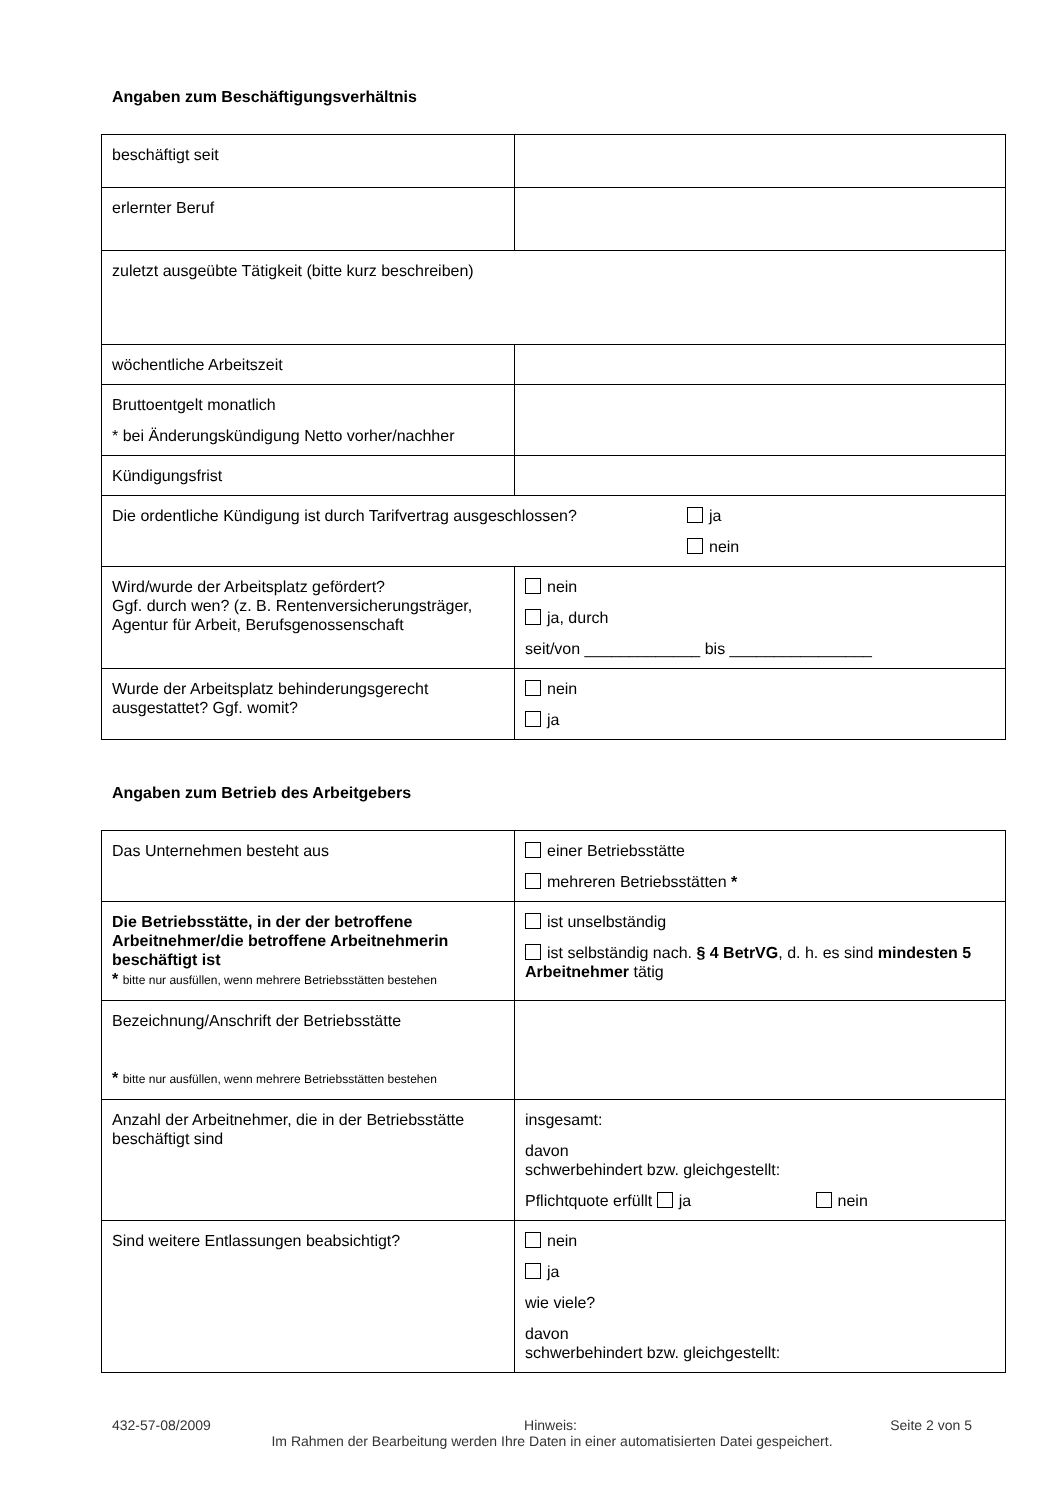Angaben zum Beschäftigungsverhältnis
| beschäftigt seit | |
| erlernter Beruf | |
| zuletzt ausgeübte Tätigkeit (bitte kurz beschreiben) | |
| wöchentliche Arbeitszeit | |
| Bruttoentgelt monatlich * bei Änderungskündigung Netto vorher/nachher | |
| Kündigungsfrist | |
| Die ordentliche Kündigung ist durch Tarifvertrag ausgeschlossen? ja nein | |
| Wird/wurde der Arbeitsplatz gefördert? Ggf. durch wen? (z. B. Rentenversicherungsträger, Agentur für Arbeit, Berufsgenossenschaft | nein ja, durch seit/von _____________ bis ________________ |
| Wurde der Arbeitsplatz behinderungsgerecht ausgestattet? Ggf. womit? | nein ja |
Angaben zum Betrieb des Arbeitgebers
| Das Unternehmen besteht aus | einer Betriebsstätte mehreren Betriebsstätten * |
| Die Betriebsstätte, in der der betroffene Arbeitnehmer/die betroffene Arbeitnehmerin beschäftigt ist * bitte nur ausfüllen, wenn mehrere Betriebsstätten bestehen | ist unselbständig ist selbständig nach. § 4 BetrVG , d. h. es sind mindesten 5 Arbeitnehmer tätig |
| Bezeichnung/Anschrift der Betriebsstätte * bitte nur ausfüllen, wenn mehrere Betriebsstätten bestehen | |
| Anzahl der Arbeitnehmer, die in der Betriebsstätte beschäftigt sind | insgesamt: davon schwerbehindert bzw. gleichgestellt: Pflichtquote erfüllt ja nein |
| Sind weitere Entlassungen beabsichtigt? | nein ja wie viele? davon schwerbehindert bzw. gleichgestellt: |
432-57-08/2009 Hinweis: Seite 2 von 5
Im Rahmen der Bearbeitung werden Ihre Daten in einer automatisierten Datei gespeichert.